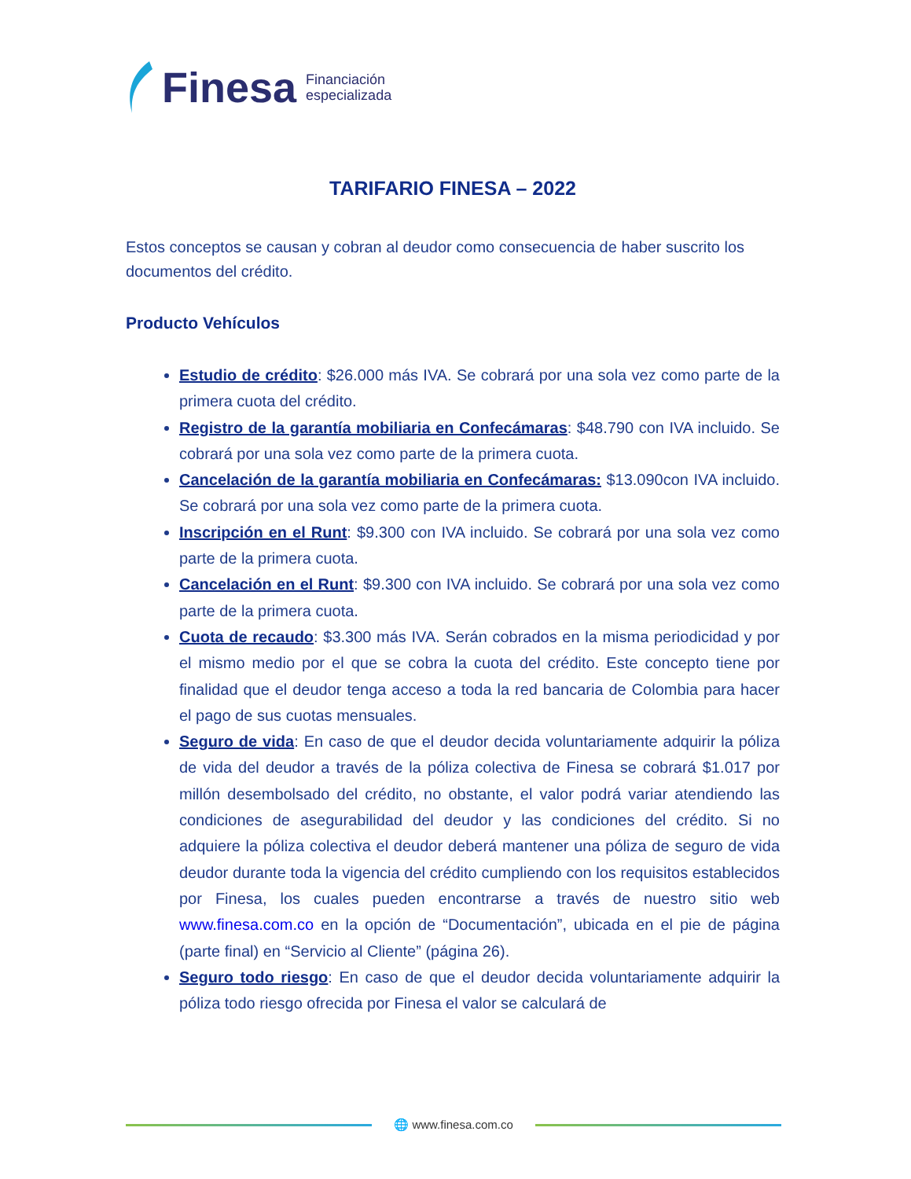Finesa Financiación
especializada
TARIFARIO FINESA – 2022
Estos conceptos se causan y cobran al deudor como consecuencia de haber suscrito los documentos del crédito.
Producto Vehículos
Estudio de crédito: $26.000 más IVA. Se cobrará por una sola vez como parte de la primera cuota del crédito.
Registro de la garantía mobiliaria en Confecámaras: $48.790 con IVA incluido. Se cobrará por una sola vez como parte de la primera cuota.
Cancelación de la garantía mobiliaria en Confecámaras: $13.090con IVA incluido. Se cobrará por una sola vez como parte de la primera cuota.
Inscripción en el Runt: $9.300 con IVA incluido. Se cobrará por una sola vez como parte de la primera cuota.
Cancelación en el Runt: $9.300 con IVA incluido. Se cobrará por una sola vez como parte de la primera cuota.
Cuota de recaudo: $3.300 más IVA. Serán cobrados en la misma periodicidad y por el mismo medio por el que se cobra la cuota del crédito. Este concepto tiene por finalidad que el deudor tenga acceso a toda la red bancaria de Colombia para hacer el pago de sus cuotas mensuales.
Seguro de vida: En caso de que el deudor decida voluntariamente adquirir la póliza de vida del deudor a través de la póliza colectiva de Finesa se cobrará $1.017 por millón desembolsado del crédito, no obstante, el valor podrá variar atendiendo las condiciones de asegurabilidad del deudor y las condiciones del crédito. Si no adquiere la póliza colectiva el deudor deberá mantener una póliza de seguro de vida deudor durante toda la vigencia del crédito cumpliendo con los requisitos establecidos por Finesa, los cuales pueden encontrarse a través de nuestro sitio web www.finesa.com.co en la opción de “Documentación”, ubicada en el pie de página (parte final) en “Servicio al Cliente” (página 26).
Seguro todo riesgo: En caso de que el deudor decida voluntariamente adquirir la póliza todo riesgo ofrecida por Finesa el valor se calculará de
🌐 www.finesa.com.co